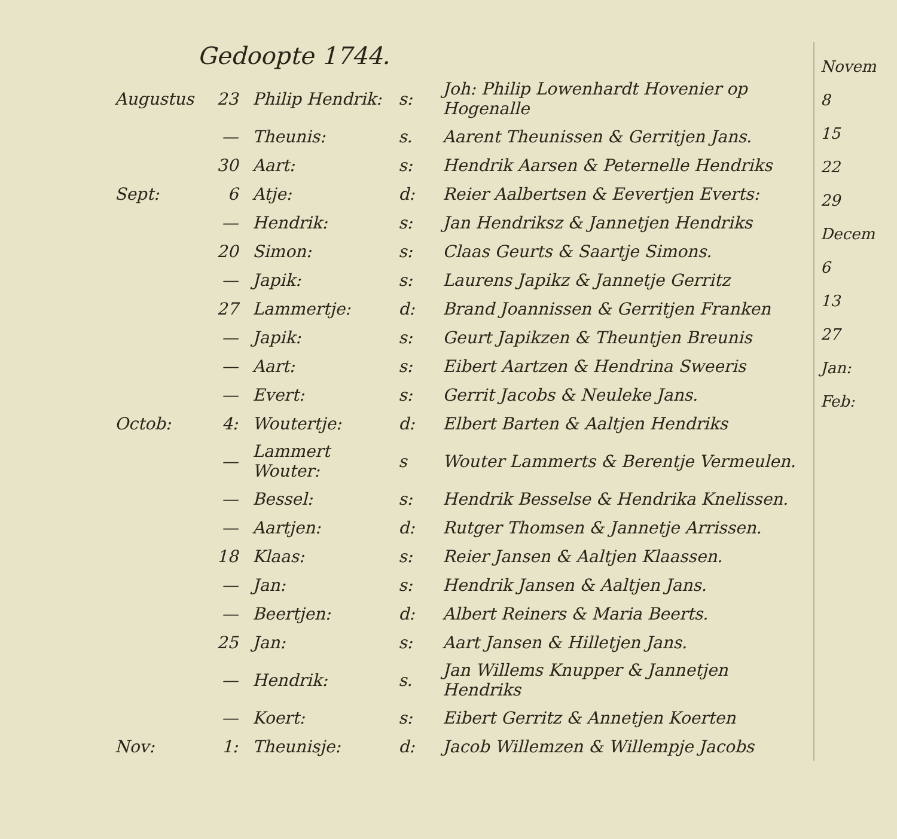Gedoopte 1744.
| Augustus | 23 | Philip Hendrik: | s: | Joh: Philip Lowenhardt Hovenier op Hogenalle |
| | — | Theunis: | s. | Aarent Theunissen & Gerritjen Jans. |
| | 30 | Aart: | s: | Hendrik Aarsen & Peternelle Hendriks |
| Sept: | 6 | Atje: | d: | Reier Aalbertsen & Eevertjen Everts: |
| | — | Hendrik: | s: | Jan Hendriksz & Jannetjen Hendriks |
| | 20 | Simon: | s: | Claas Geurts & Saartje Simons. |
| | — | Japik: | s: | Laurens Japikz & Jannetje Gerritz |
| | 27 | Lammertje: | d: | Brand Joannissen & Gerritjen Franken |
| | — | Japik: | s: | Geurt Japikzen & Theuntjen Breunis |
| | — | Aart: | s: | Eibert Aartzen & Hendrina Sweeris |
| | — | Evert: | s: | Gerrit Jacobs & Neuleke Jans. |
| Octob: | 4: | Woutertje: | d: | Elbert Barten & Aaltjen Hendriks |
| | — | Lammert Wouter: | s | Wouter Lammerts & Berentje Vermeulen. |
| | — | Bessel: | s: | Hendrik Besselse & Hendrika Knelissen. |
| | — | Aartjen: | d: | Rutger Thomsen & Jannetje Arrissen. |
| | 18 | Klaas: | s: | Reier Jansen & Aaltjen Klaassen. |
| | — | Jan: | s: | Hendrik Jansen & Aaltjen Jans. |
| | — | Beertjen: | d: | Albert Reiners & Maria Beerts. |
| | 25 | Jan: | s: | Aart Jansen & Hilletjen Jans. |
| | — | Hendrik: | s. | Jan Willems Knupper & Jannetjen Hendriks |
| | — | Koert: | s: | Eibert Gerritz & Annetjen Koerten |
| Nov: | 1: | Theunisje: | d: | Jacob Willemzen & Willempje Jacobs |
Novem
8
15
22
29
Decem
6
13
27
Jan:
Feb: